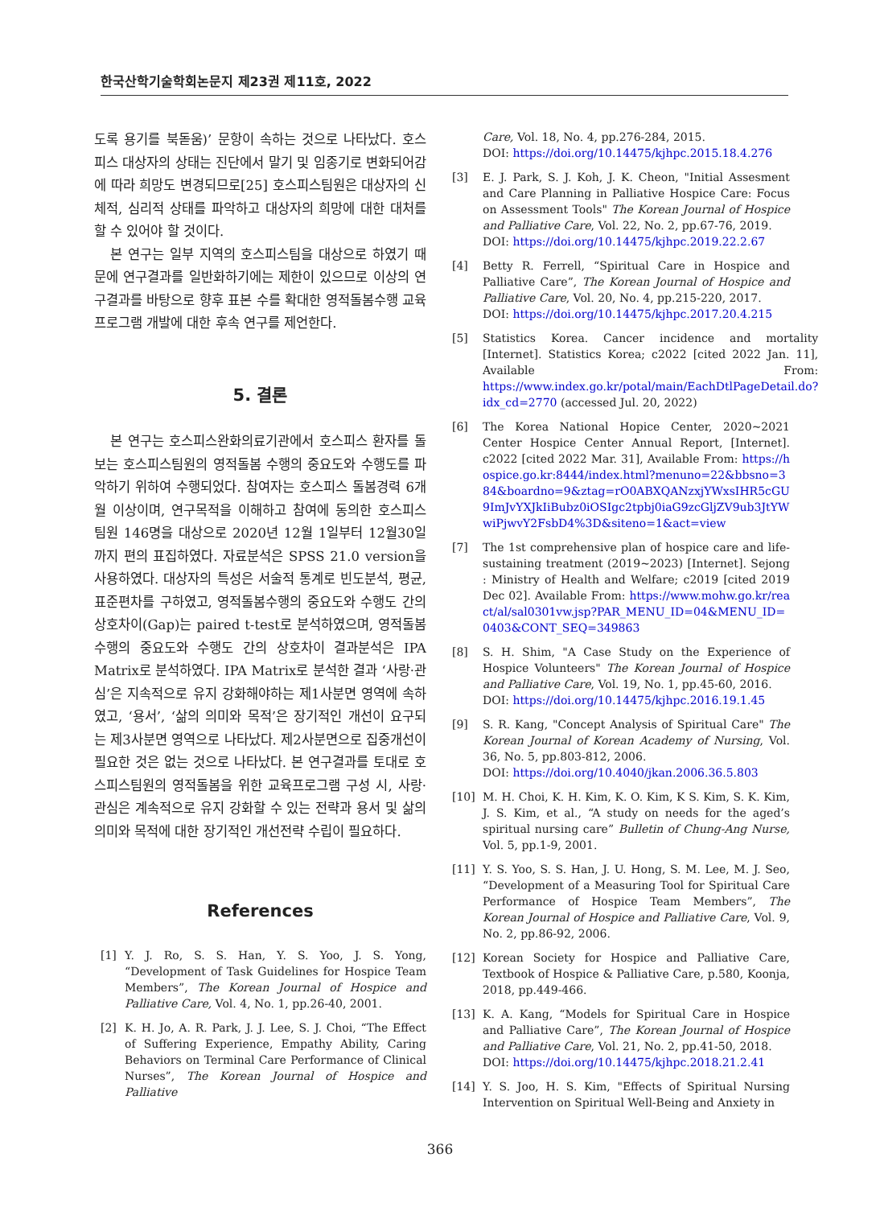한국산학기술학회논문지 제23권 제11호, 2022
도록 용기를 북돋움)’ 문항이 속하는 것으로 나타났다. 호스피스 대상자의 상태는 진단에서 말기 및 임종기로 변화되어감에 따라 희망도 변경되므로[25] 호스피스팀원은 대상자의 신체적, 심리적 상태를 파악하고 대상자의 희망에 대한 대처를 할 수 있어야 할 것이다.
본 연구는 일부 지역의 호스피스팀을 대상으로 하였기 때문에 연구결과를 일반화하기에는 제한이 있으므로 이상의 연구결과를 바탕으로 향후 표본 수를 확대한 영적돌봄수행 교육프로그램 개발에 대한 후속 연구를 제언한다.
5. 결론
본 연구는 호스피스완화의료기관에서 호스피스 환자를 돌보는 호스피스팀원의 영적돌봄 수행의 중요도와 수행도를 파악하기 위하여 수행되었다. 참여자는 호스피스 돌봄경력 6개월 이상이며, 연구목적을 이해하고 참여에 동의한 호스피스 팀원 146명을 대상으로 2020년 12월 1일부터 12월30일까지 편의 표집하였다. 자료분석은 SPSS 21.0 version을 사용하였다. 대상자의 특성은 서술적 통계로 빈도분석, 평균, 표준편차를 구하였고, 영적돌봄수행의 중요도와 수행도 간의 상호차이(Gap)는 paired t-test로 분석하였으며, 영적돌봄수행의 중요도와 수행도 간의 상호차이 결과분석은 IPA Matrix로 분석하였다. IPA Matrix로 분석한 결과 ‘사랑·관심’은 지속적으로 유지 강화해야하는 제1사분면 영역에 속하였고, ‘용서’, ‘삶의 의미와 목적’은 장기적인 개선이 요구되는 제3사분면 영역으로 나타났다. 제2사분면으로 집중개선이 필요한 것은 없는 것으로 나타났다. 본 연구결과를 토대로 호스피스팀원의 영적돌봄을 위한 교육프로그램 구성 시, 사랑·관심은 계속적으로 유지 강화할 수 있는 전략과 용서 및 삶의 의미와 목적에 대한 장기적인 개선전략 수립이 필요하다.
References
[1] Y. J. Ro, S. S. Han, Y. S. Yoo, J. S. Yong, “Development of Task Guidelines for Hospice Team Members”, The Korean Journal of Hospice and Palliative Care, Vol. 4, No. 1, pp.26-40, 2001.
[2] K. H. Jo, A. R. Park, J. J. Lee, S. J. Choi, “The Effect of Suffering Experience, Empathy Ability, Caring Behaviors on Terminal Care Performance of Clinical Nurses”, The Korean Journal of Hospice and Palliative
Care, Vol. 18, No. 4, pp.276-284, 2015.
DOI: https://doi.org/10.14475/kjhpc.2015.18.4.276
[3] E. J. Park, S. J. Koh, J. K. Cheon, "Initial Assesment and Care Planning in Palliative Hospice Care: Focus on Assessment Tools" The Korean Journal of Hospice and Palliative Care, Vol. 22, No. 2, pp.67-76, 2019.
DOI: https://doi.org/10.14475/kjhpc.2019.22.2.67
[4] Betty R. Ferrell, “Spiritual Care in Hospice and Palliative Care”, The Korean Journal of Hospice and Palliative Care, Vol. 20, No. 4, pp.215-220, 2017.
DOI: https://doi.org/10.14475/kjhpc.2017.20.4.215
[5] Statistics Korea. Cancer incidence and mortality [Internet]. Statistics Korea; c2022 [cited 2022 Jan. 11], Available From: https://www.index.go.kr/potal/main/EachDtlPageDetail.do?idx_cd=2770 (accessed Jul. 20, 2022)
[6] The Korea National Hopice Center, 2020~2021 Center Hospice Center Annual Report, [Internet]. c2022 [cited 2022 Mar. 31], Available From: https://hospice.go.kr:8444/index.html?menuno=22&bbsno=384&boardno=9&ztag=rO0ABXQANzxjYWxsIHR5cGU9ImJvYXJkIiBubz0iOSIgc2tpbj0iaG9zcGljZV9ub3JtYWwiPjwvY2FsbD4%3D&siteno=1&act=view
[7] The 1st comprehensive plan of hospice care and life-sustaining treatment (2019~2023) [Internet]. Sejong : Ministry of Health and Welfare; c2019 [cited 2019 Dec 02]. Available From: https://www.mohw.go.kr/react/al/sal0301vw.jsp?PAR_MENU_ID=04&MENU_ID=0403&CONT_SEQ=349863
[8] S. H. Shim, "A Case Study on the Experience of Hospice Volunteers" The Korean Journal of Hospice and Palliative Care, Vol. 19, No. 1, pp.45-60, 2016.
DOI: https://doi.org/10.14475/kjhpc.2016.19.1.45
[9] S. R. Kang, "Concept Analysis of Spiritual Care" The Korean Journal of Korean Academy of Nursing, Vol. 36, No. 5, pp.803-812, 2006.
DOI: https://doi.org/10.4040/jkan.2006.36.5.803
[10] M. H. Choi, K. H. Kim, K. O. Kim, K S. Kim, S. K. Kim, J. S. Kim, et al., “A study on needs for the aged’s spiritual nursing care” Bulletin of Chung-Ang Nurse, Vol. 5, pp.1-9, 2001.
[11] Y. S. Yoo, S. S. Han, J. U. Hong, S. M. Lee, M. J. Seo, “Development of a Measuring Tool for Spiritual Care Performance of Hospice Team Members”, The Korean Journal of Hospice and Palliative Care, Vol. 9, No. 2, pp.86-92, 2006.
[12] Korean Society for Hospice and Palliative Care, Textbook of Hospice & Palliative Care, p.580, Koonja, 2018, pp.449-466.
[13] K. A. Kang, “Models for Spiritual Care in Hospice and Palliative Care”, The Korean Journal of Hospice and Palliative Care, Vol. 21, No. 2, pp.41-50, 2018.
DOI: https://doi.org/10.14475/kjhpc.2018.21.2.41
[14] Y. S. Joo, H. S. Kim, "Effects of Spiritual Nursing Intervention on Spiritual Well-Being and Anxiety in
366